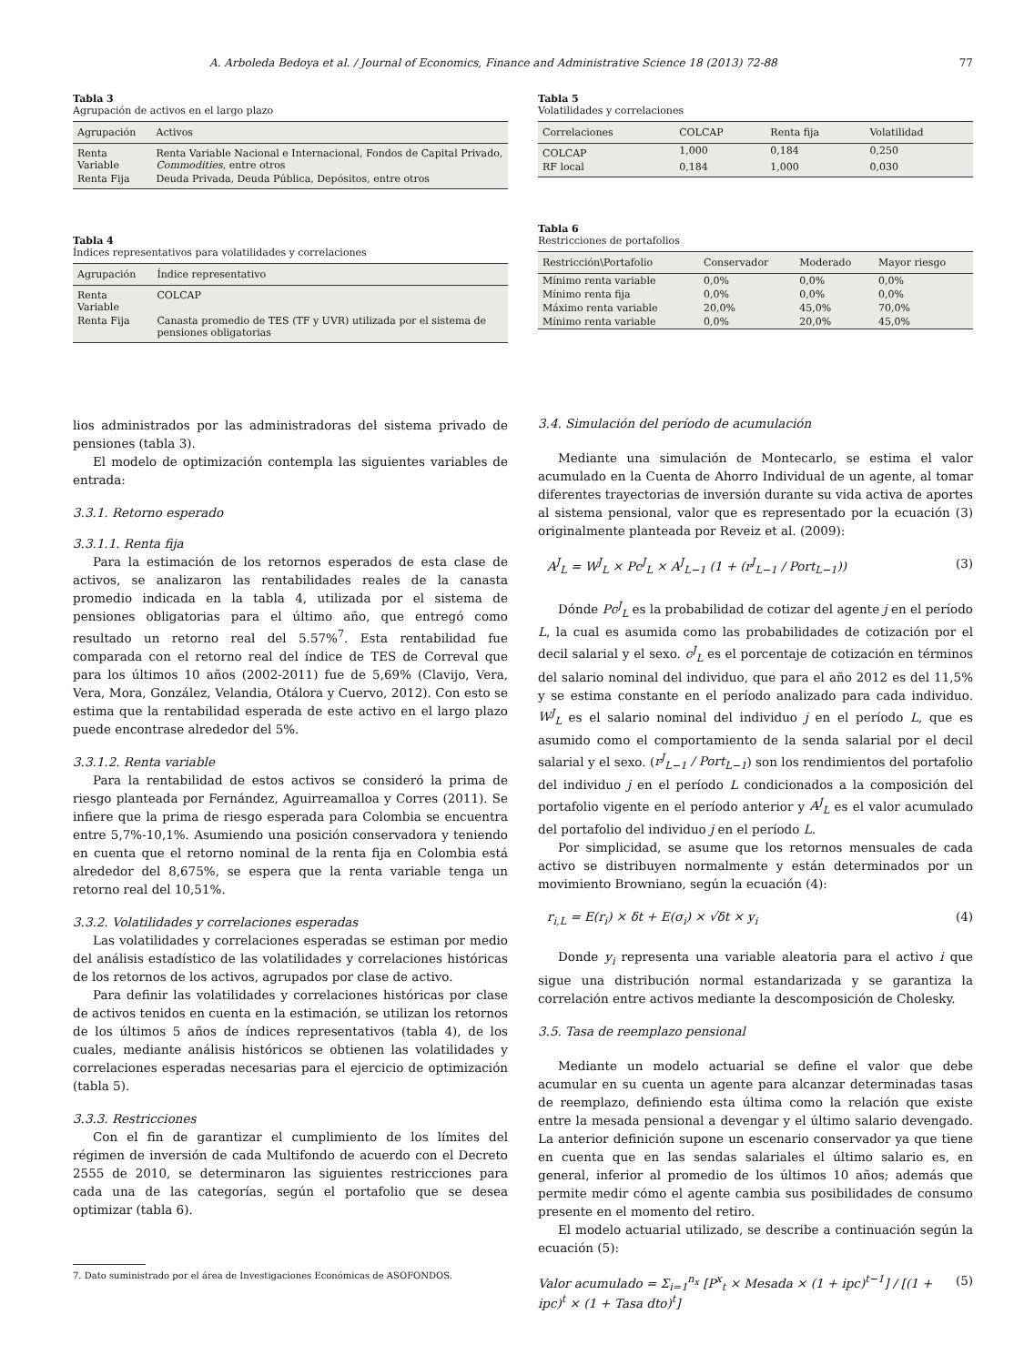A. Arboleda Bedoya et al. / Journal of Economics, Finance and Administrative Science 18 (2013) 72-88 77
Tabla 3
Agrupación de activos en el largo plazo
| Agrupación | Activos |
| --- | --- |
| Renta Variable | Renta Variable Nacional e Internacional, Fondos de Capital Privado, Commodities , entre otros |
| Renta Fija | Deuda Privada, Deuda Pública, Depósitos, entre otros |
Tabla 4
Índices representativos para volatilidades y correlaciones
| Agrupación | Índice representativo |
| --- | --- |
| Renta Variable | COLCAP |
| Renta Fija | Canasta promedio de TES (TF y UVR) utilizada por el sistema de pensiones obligatorias |
Tabla 5
Volatilidades y correlaciones
| Correlaciones | COLCAP | Renta fija | Volatilidad |
| --- | --- | --- | --- |
| COLCAP | 1,000 | 0,184 | 0,250 |
| RF local | 0,184 | 1,000 | 0,030 |
Tabla 6
Restricciones de portafolios
| Restricción\Portafolio | Conservador | Moderado | Mayor riesgo |
| --- | --- | --- | --- |
| Mínimo renta variable | 0,0% | 0,0% | 0,0% |
| Mínimo renta fija | 0,0% | 0,0% | 0,0% |
| Máximo renta variable | 20,0% | 45,0% | 70,0% |
| Mínimo renta variable | 0,0% | 20,0% | 45,0% |
lios administrados por las administradoras del sistema privado de pensiones (tabla 3).
El modelo de optimización contempla las siguientes variables de entrada:
3.3.1. Retorno esperado
3.3.1.1. Renta fija
Para la estimación de los retornos esperados de esta clase de activos, se analizaron las rentabilidades reales de la canasta promedio indicada en la tabla 4, utilizada por el sistema de pensiones obligatorias para el último año, que entregó como resultado un retorno real del 5.57%<sup>7</sup>. Esta rentabilidad fue comparada con el retorno real del índice de TES de Correval que para los últimos 10 años (2002-2011) fue de 5,69% (Clavijo, Vera, Vera, Mora, González, Velandia, Otálora y Cuervo, 2012). Con esto se estima que la rentabilidad esperada de este activo en el largo plazo puede encontrase alrededor del 5%.
3.3.1.2. Renta variable
Para la rentabilidad de estos activos se consideró la prima de riesgo planteada por Fernández, Aguirreamalloa y Corres (2011). Se infiere que la prima de riesgo esperada para Colombia se encuentra entre 5,7%-10,1%. Asumiendo una posición conservadora y teniendo en cuenta que el retorno nominal de la renta fija en Colombia está alrededor del 8,675%, se espera que la renta variable tenga un retorno real del 10,51%.
3.3.2. Volatilidades y correlaciones esperadas
Las volatilidades y correlaciones esperadas se estiman por medio del análisis estadístico de las volatilidades y correlaciones históricas de los retornos de los activos, agrupados por clase de activo.
Para definir las volatilidades y correlaciones históricas por clase de activos tenidos en cuenta en la estimación, se utilizan los retornos de los últimos 5 años de índices representativos (tabla 4), de los cuales, mediante análisis históricos se obtienen las volatilidades y correlaciones esperadas necesarias para el ejercicio de optimización (tabla 5).
3.3.3. Restricciones
Con el fin de garantizar el cumplimiento de los límites del régimen de inversión de cada Multifondo de acuerdo con el Decreto 2555 de 2010, se determinaron las siguientes restricciones para cada una de las categorías, según el portafolio que se desea optimizar (tabla 6).
7. Dato suministrado por el área de Investigaciones Económicas de ASOFONDOS.
3.4. Simulación del período de acumulación
Mediante una simulación de Montecarlo, se estima el valor acumulado en la Cuenta de Ahorro Individual de un agente, al tomar diferentes trayectorias de inversión durante su vida activa de aportes al sistema pensional, valor que es representado por la ecuación (3) originalmente planteada por Reveiz et al. (2009):
A<sup>J</sup><sub>L</sub> = W<sup>J</sup><sub>L</sub> × Pc<sup>J</sup><sub>L</sub> × A<sup>J</sup><sub>L−1</sub> (1 + (r<sup>J</sup><sub>L−1</sub> / Port<sub>L−1</sub>)) (3)
Dónde Pc<sup>J</sup><sub>L</sub> es la probabilidad de cotizar del agente j en el período L, la cual es asumida como las probabilidades de cotización por el decil salarial y el sexo. c<sup>J</sup><sub>L</sub> es el porcentaje de cotización en términos del salario nominal del individuo, que para el año 2012 es del 11,5% y se estima constante en el período analizado para cada individuo. W<sup>J</sup><sub>L</sub> es el salario nominal del individuo j en el período L, que es asumido como el comportamiento de la senda salarial por el decil salarial y el sexo. (r<sup>J</sup><sub>L−1</sub> / Port<sub>L−1</sub>) son los rendimientos del portafolio del individuo j en el período L condicionados a la composición del portafolio vigente en el período anterior y A<sup>J</sup><sub>L</sub> es el valor acumulado del portafolio del individuo j en el período L.
Por simplicidad, se asume que los retornos mensuales de cada activo se distribuyen normalmente y están determinados por un movimiento Browniano, según la ecuación (4):
r<sub>i,L</sub> = E(r<sub>i</sub>) × δt + E(σ<sub>i</sub>) × √δt × y<sub>i</sub> (4)
Donde y<sub>i</sub> representa una variable aleatoria para el activo i que sigue una distribución normal estandarizada y se garantiza la correlación entre activos mediante la descomposición de Cholesky.
3.5. Tasa de reemplazo pensional
Mediante un modelo actuarial se define el valor que debe acumular en su cuenta un agente para alcanzar determinadas tasas de reemplazo, definiendo esta última como la relación que existe entre la mesada pensional a devengar y el último salario devengado. La anterior definición supone un escenario conservador ya que tiene en cuenta que en las sendas salariales el último salario es, en general, inferior al promedio de los últimos 10 años; además que permite medir cómo el agente cambia sus posibilidades de consumo presente en el momento del retiro.
El modelo actuarial utilizado, se describe a continuación según la ecuación (5):
Valor acumulado = Σ<sub>i=1</sub><sup>n<sub>x</sub></sup> [P<sup>x</sup><sub>t</sub> × Mesada × (1 + ipc)<sup>t−1</sup>] / [(1 + ipc)<sup>t</sup> × (1 + Tasa dto)<sup>t</sup>] (5)